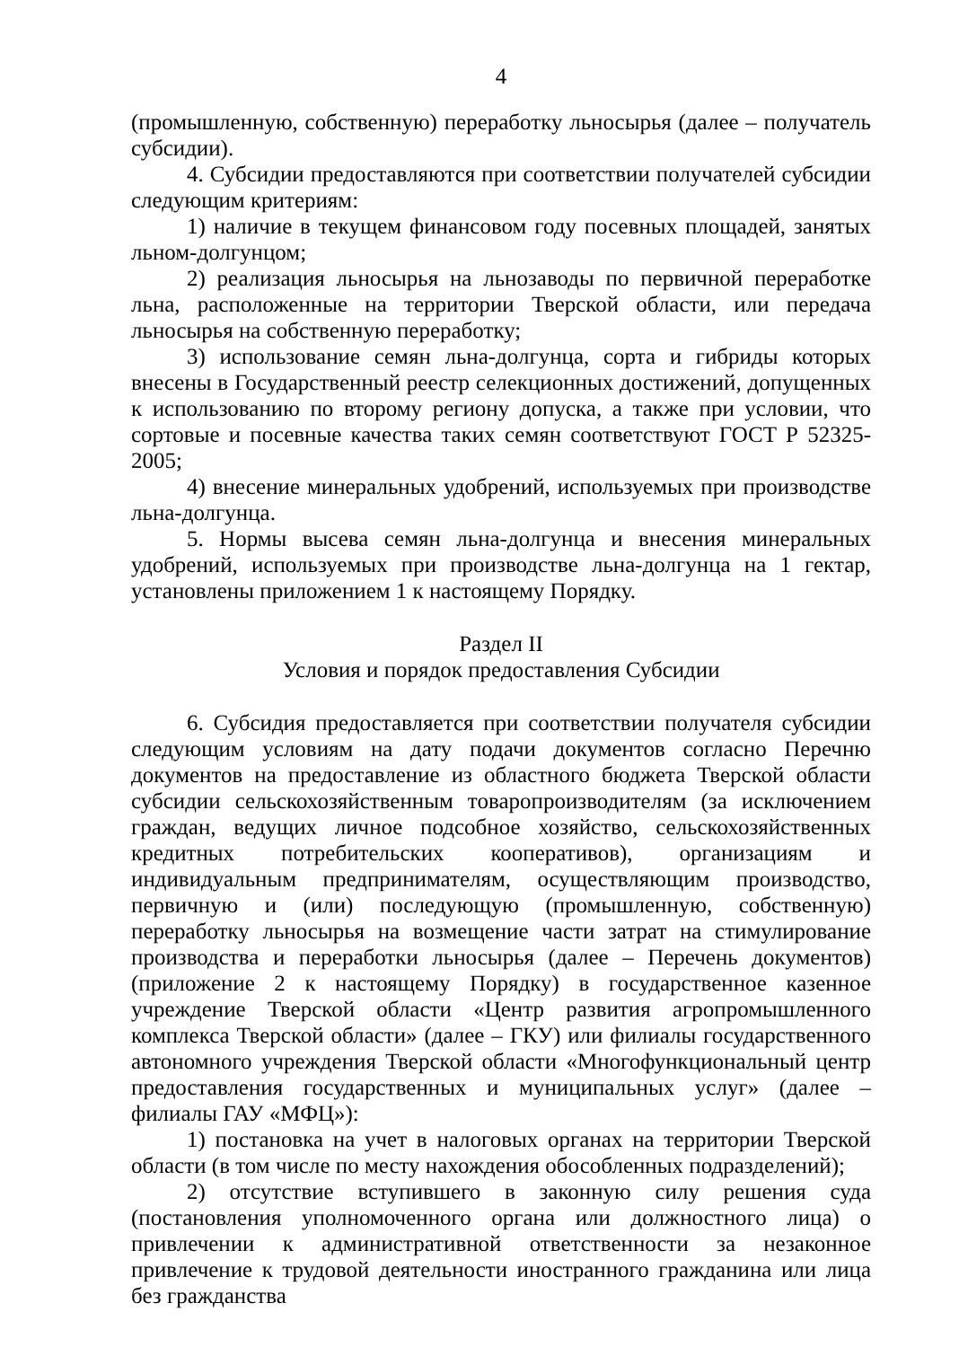4
(промышленную, собственную) переработку льносырья (далее – получатель субсидии).
4. Субсидии предоставляются при соответствии получателей субсидии следующим критериям:
1) наличие в текущем финансовом году посевных площадей, занятых льном-долгунцом;
2) реализация льносырья на льнозаводы по первичной переработке льна, расположенные на территории Тверской области, или передача льносырья на собственную переработку;
3) использование семян льна-долгунца, сорта и гибриды которых внесены в Государственный реестр селекционных достижений, допущенных к использованию по второму региону допуска, а также при условии, что сортовые и посевные качества таких семян соответствуют ГОСТ Р 52325-2005;
4) внесение минеральных удобрений, используемых при производстве льна-долгунца.
5. Нормы высева семян льна-долгунца и внесения минеральных удобрений, используемых при производстве льна-долгунца на 1 гектар, установлены приложением 1 к настоящему Порядку.
Раздел II
Условия и порядок предоставления Субсидии
6. Субсидия предоставляется при соответствии получателя субсидии следующим условиям на дату подачи документов согласно Перечню документов на предоставление из областного бюджета Тверской области субсидии сельскохозяйственным товаропроизводителям (за исключением граждан, ведущих личное подсобное хозяйство, сельскохозяйственных кредитных потребительских кооперативов), организациям и индивидуальным предпринимателям, осуществляющим производство, первичную и (или) последующую (промышленную, собственную) переработку льносырья на возмещение части затрат на стимулирование производства и переработки льносырья (далее – Перечень документов) (приложение 2 к настоящему Порядку) в государственное казенное учреждение Тверской области «Центр развития агропромышленного комплекса Тверской области» (далее – ГКУ) или филиалы государственного автономного учреждения Тверской области «Многофункциональный центр предоставления государственных и муниципальных услуг» (далее – филиалы ГАУ «МФЦ»):
1) постановка на учет в налоговых органах на территории Тверской области (в том числе по месту нахождения обособленных подразделений);
2) отсутствие вступившего в законную силу решения суда (постановления уполномоченного органа или должностного лица) о привлечении к административной ответственности за незаконное привлечение к трудовой деятельности иностранного гражданина или лица без гражданства